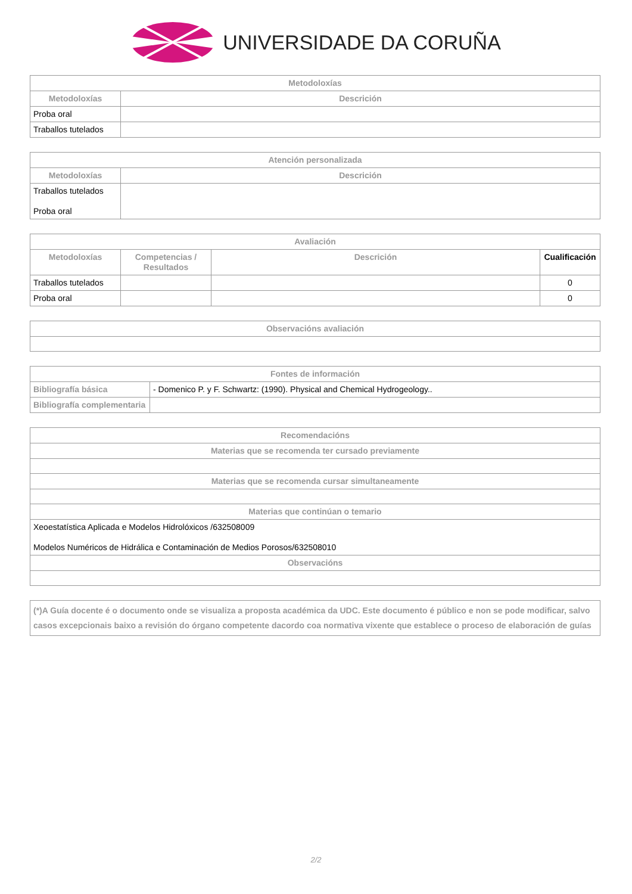UNIVERSIDADE DA CORUÑA
| Metodoloxías | |
| --- | --- |
| Metodoloxías | Descrición |
| Proba oral | |
| Traballos tutelados | |
| Atención personalizada | |
| --- | --- |
| Metodoloxías | Descrición |
| Traballos tutelados Proba oral | |
| Avaliación | | | |
| --- | --- | --- | --- |
| Metodoloxías | Competencias / Resultados | Descrición | Cualificación |
| Traballos tutelados | | | 0 |
| Proba oral | | | 0 |
| Observacións avaliación |
| --- |
| Fontes de información | |
| --- | --- |
| Bibliografía básica | - Domenico P. y F. Schwartz: (1990). Physical and Chemical Hydrogeology.. |
| Bibliografía complementaria | |
| Recomendacións |
| --- |
| Materias que se recomenda ter cursado previamente |
| Materias que se recomenda cursar simultaneamente |
| Materias que continúan o temario |
| Xeoestatística Aplicada e Modelos Hidrolóxicos /632508009 Modelos Numéricos de Hidrálica e Contaminación de Medios Porosos/632508010 |
| Observacións |
| (*)A Guía docente é o documento onde se visualiza a proposta académica da UDC. Este documento é público e non se pode modificar, salvo casos excepcionais baixo a revisión do órgano competente dacordo coa normativa vixente que establece o proceso de elaboración de guías |
| --- |
2/2